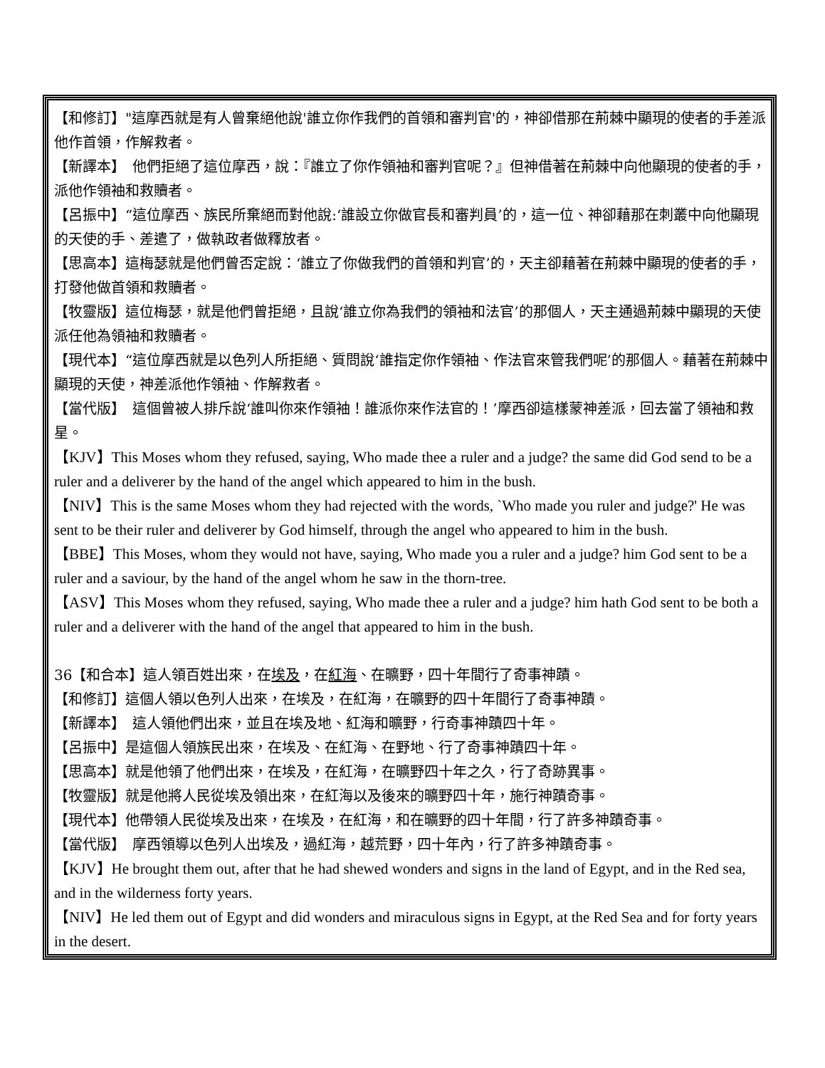【和修訂】"這摩西就是有人曾棄絕他說'誰立你作我們的首領和審判官'的，神卻借那在荊棘中顯現的使者的手差派他作首領，作解救者。
【新譯本】　他們拒絕了這位摩西，說：『誰立了你作領袖和審判官呢？』但神借著在荊棘中向他顯現的使者的手，派他作領袖和救贖者。
【呂振中】“這位摩西、族民所棄絕而對他說:‘誰設立你做官長和審判員’的，這一位、神卻藉那在刺叢中向他顯現的天使的手、差遣了，做執政者做釋放者。
【思高本】這梅瑟就是他們曾否定說：‘誰立了你做我們的首領和判官’的，天主卻藉著在荊棘中顯現的使者的手，打發他做首領和救贖者。
【牧靈版】這位梅瑟，就是他們曾拒絕，且說‘誰立你為我們的領袖和法官’的那個人，天主通過荊棘中顯現的天使派任他為領袖和救贖者。
【現代本】“這位摩西就是以色列人所拒絕、質問說‘誰指定你作領袖、作法官來管我們呢’的那個人。藉著在荊棘中顯現的天使，神差派他作領袖、作解救者。
【當代版】　這個曾被人排斥說‘誰叫你來作領袖！誰派你來作法官的！’摩西卻這樣蒙神差派，回去當了領袖和救星。
【KJV】This Moses whom they refused, saying, Who made thee a ruler and a judge? the same did God send to be a ruler and a deliverer by the hand of the angel which appeared to him in the bush.
【NIV】This is the same Moses whom they had rejected with the words, `Who made you ruler and judge?' He was sent to be their ruler and deliverer by God himself, through the angel who appeared to him in the bush.
【BBE】This Moses, whom they would not have, saying, Who made you a ruler and a judge? him God sent to be a ruler and a saviour, by the hand of the angel whom he saw in the thorn-tree.
【ASV】This Moses whom they refused, saying, Who made thee a ruler and a judge? him hath God sent to be both a ruler and a deliverer with the hand of the angel that appeared to him in the bush.
36【和合本】這人領百姓出來，在埃及，在紅海、在曠野，四十年間行了奇事神蹟。
【和修訂】這個人領以色列人出來，在埃及，在紅海，在曠野的四十年間行了奇事神蹟。
【新譯本】　這人領他們出來，並且在埃及地、紅海和曠野，行奇事神蹟四十年。
【呂振中】是這個人領族民出來，在埃及、在紅海、在野地、行了奇事神蹟四十年。
【思高本】就是他領了他們出來，在埃及，在紅海，在曠野四十年之久，行了奇跡異事。
【牧靈版】就是他將人民從埃及領出來，在紅海以及後來的曠野四十年，施行神蹟奇事。
【現代本】他帶領人民從埃及出來，在埃及，在紅海，和在曠野的四十年間，行了許多神蹟奇事。
【當代版】　摩西領導以色列人出埃及，過紅海，越荒野，四十年內，行了許多神蹟奇事。
【KJV】He brought them out, after that he had shewed wonders and signs in the land of Egypt, and in the Red sea, and in the wilderness forty years.
【NIV】He led them out of Egypt and did wonders and miraculous signs in Egypt, at the Red Sea and for forty years in the desert.